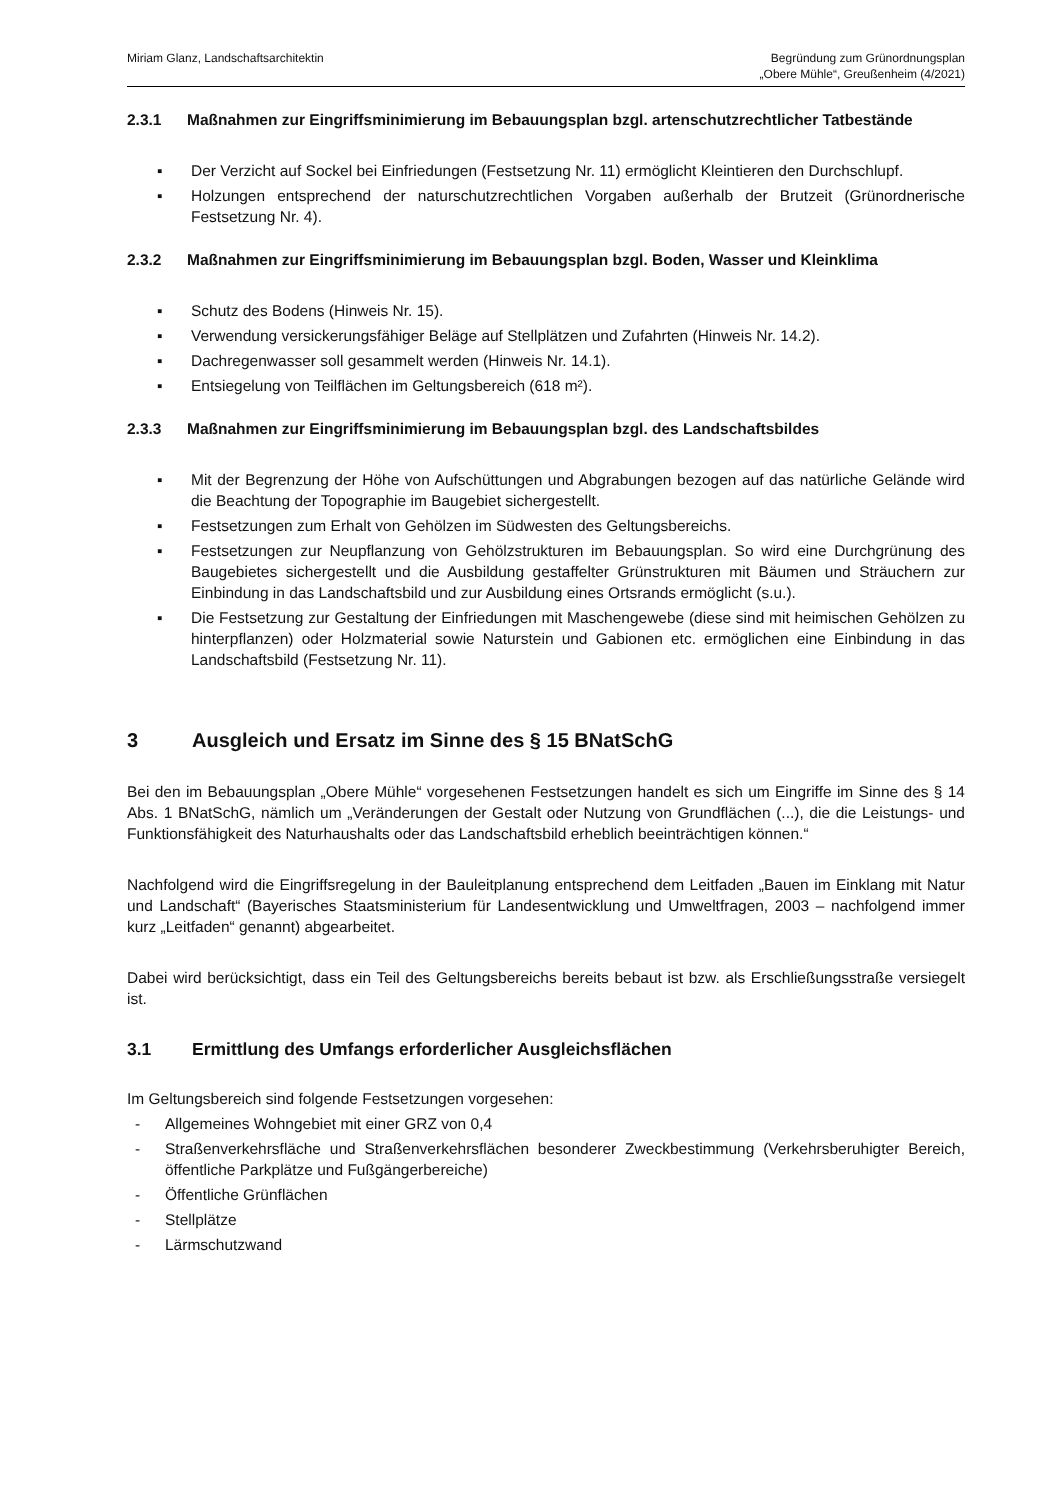Miriam Glanz, Landschaftsarchitektin
Begründung zum Grünordnungsplan
„Obere Mühle“, Greußenheim (4/2021)
2.3.1 Maßnahmen zur Eingriffsminimierung im Bebauungsplan bzgl. artenschutzrechtlicher Tatbestände
▪ Der Verzicht auf Sockel bei Einfriedungen (Festsetzung Nr. 11) ermöglicht Kleintieren den Durchschlupf.
▪ Holzungen entsprechend der naturschutzrechtlichen Vorgaben außerhalb der Brutzeit (Grünordnerische Festsetzung Nr. 4).
2.3.2 Maßnahmen zur Eingriffsminimierung im Bebauungsplan bzgl. Boden, Wasser und Kleinklima
▪ Schutz des Bodens (Hinweis Nr. 15).
▪ Verwendung versickerungsfähiger Beläge auf Stellplätzen und Zufahrten (Hinweis Nr. 14.2).
▪ Dachregenwasser soll gesammelt werden (Hinweis Nr. 14.1).
▪ Entsiegelung von Teilflächen im Geltungsbereich (618 m²).
2.3.3 Maßnahmen zur Eingriffsminimierung im Bebauungsplan bzgl. des Landschaftsbildes
▪ Mit der Begrenzung der Höhe von Aufschüttungen und Abgrabungen bezogen auf das natürliche Gelände wird die Beachtung der Topographie im Baugebiet sichergestellt.
▪ Festsetzungen zum Erhalt von Gehölzen im Südwesten des Geltungsbereichs.
▪ Festsetzungen zur Neupflanzung von Gehölzstrukturen im Bebauungsplan. So wird eine Durchgrünung des Baugebietes sichergestellt und die Ausbildung gestaffelter Grünstrukturen mit Bäumen und Sträuchern zur Einbindung in das Landschaftsbild und zur Ausbildung eines Ortsrands ermöglicht (s.u.).
▪ Die Festsetzung zur Gestaltung der Einfriedungen mit Maschengewebe (diese sind mit heimischen Gehölzen zu hinterpflanzen) oder Holzmaterial sowie Naturstein und Gabionen etc. ermöglichen eine Einbindung in das Landschaftsbild (Festsetzung Nr. 11).
3 Ausgleich und Ersatz im Sinne des § 15 BNatSchG
Bei den im Bebauungsplan „Obere Mühle“ vorgesehenen Festsetzungen handelt es sich um Eingriffe im Sinne des § 14 Abs. 1 BNatSchG, nämlich um „Veränderungen der Gestalt oder Nutzung von Grundflächen (...), die die Leistungs- und Funktionsfähigkeit des Naturhaushalts oder das Landschaftsbild erheblich beeinträchtigen können.“
Nachfolgend wird die Eingriffsregelung in der Bauleitplanung entsprechend dem Leitfaden „Bauen im Einklang mit Natur und Landschaft“ (Bayerisches Staatsministerium für Landesentwicklung und Umweltfragen, 2003 – nachfolgend immer kurz „Leitfaden“ genannt) abgearbeitet.
Dabei wird berücksichtigt, dass ein Teil des Geltungsbereichs bereits bebaut ist bzw. als Erschließungsstraße versiegelt ist.
3.1 Ermittlung des Umfangs erforderlicher Ausgleichsflächen
Im Geltungsbereich sind folgende Festsetzungen vorgesehen:
- Allgemeines Wohngebiet mit einer GRZ von 0,4
- Straßenverkehrsfläche und Straßenverkehrsflächen besonderer Zweckbestimmung (Verkehrsberuhigter Bereich, öffentliche Parkplätze und Fußgängerbereiche)
- Öffentliche Grünflächen
- Stellplätze
- Lärmschutzwand